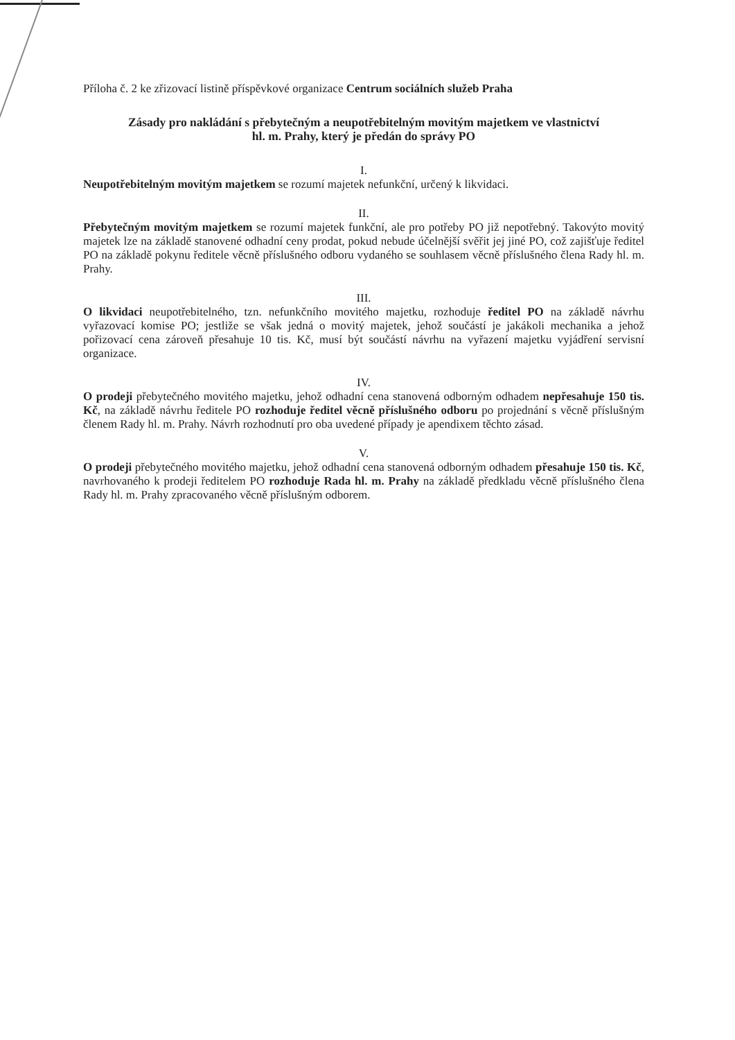Příloha č. 2 ke zřizovací listině příspěvkové organizace Centrum sociálních služeb Praha
Zásady pro nakládání s přebytečným a neupotřebitelným movitým majetkem ve vlastnictví
hl. m. Prahy, který je předán do správy PO
I.
Neupotřebitelným movitým majetkem se rozumí majetek nefunkční, určený k likvidaci.
II.
Přebytečným movitým majetkem se rozumí majetek funkční, ale pro potřeby PO již nepotřebný. Takovýto movitý majetek lze na základě stanovené odhadní ceny prodat, pokud nebude účelnější svěřit jej jiné PO, což zajišťuje ředitel PO na základě pokynu ředitele věcně příslušného odboru vydaného se souhlasem věcně příslušného člena Rady hl. m. Prahy.
III.
O likvidaci neupotřebitelného, tzn. nefunkčního movitého majetku, rozhoduje ředitel PO na základě návrhu vyřazovací komise PO; jestliže se však jedná o movitý majetek, jehož součástí je jakákoli mechanika a jehož pořizovací cena zároveň přesahuje 10 tis. Kč, musí být součástí návrhu na vyřazení majetku vyjádření servisní organizace.
IV.
O prodeji přebytečného movitého majetku, jehož odhadní cena stanovená odborným odhadem nepřesahuje 150 tis. Kč, na základě návrhu ředitele PO rozhoduje ředitel věcně příslušného odboru po projednání s věcně příslušným členem Rady hl. m. Prahy. Návrh rozhodnutí pro oba uvedené případy je apendixem těchto zásad.
V.
O prodeji přebytečného movitého majetku, jehož odhadní cena stanovená odborným odhadem přesahuje 150 tis. Kč, navrhovaného k prodeji ředitelem PO rozhoduje Rada hl. m. Prahy na základě předkladu věcně příslušného člena Rady hl. m. Prahy zpracovaného věcně příslušným odborem.